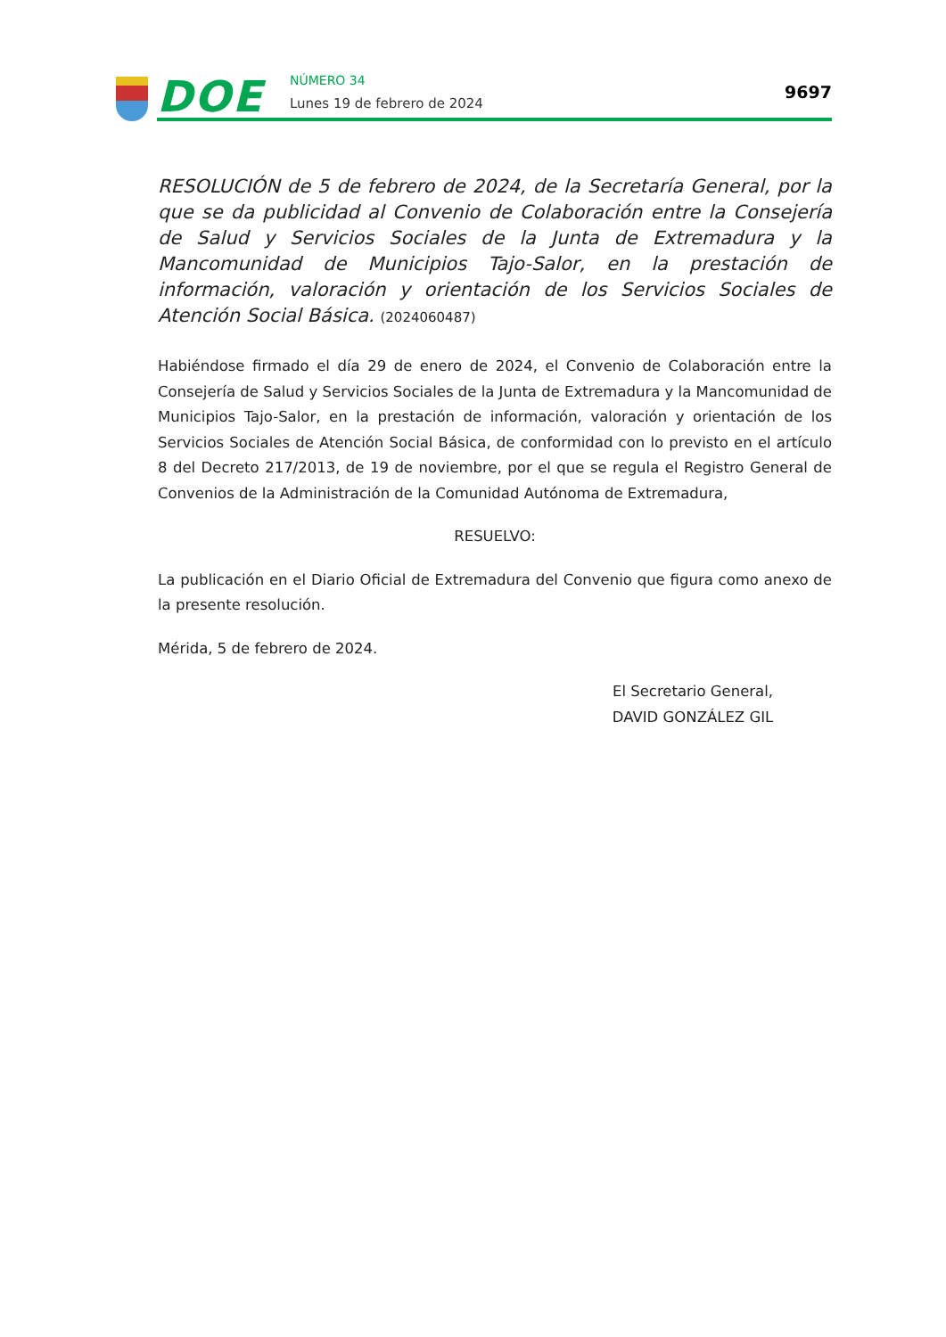DOE NÚMERO 34
Lunes 19 de febrero de 2024
9697
RESOLUCIÓN de 5 de febrero de 2024, de la Secretaría General, por la que se da publicidad al Convenio de Colaboración entre la Consejería de Salud y Servicios Sociales de la Junta de Extremadura y la Mancomunidad de Municipios Tajo-Salor, en la prestación de información, valoración y orientación de los Servicios Sociales de Atención Social Básica. (2024060487)
Habiéndose firmado el día 29 de enero de 2024, el Convenio de Colaboración entre la Consejería de Salud y Servicios Sociales de la Junta de Extremadura y la Mancomunidad de Municipios Tajo-Salor, en la prestación de información, valoración y orientación de los Servicios Sociales de Atención Social Básica, de conformidad con lo previsto en el artículo 8 del Decreto 217/2013, de 19 de noviembre, por el que se regula el Registro General de Convenios de la Administración de la Comunidad Autónoma de Extremadura,
RESUELVO:
La publicación en el Diario Oficial de Extremadura del Convenio que figura como anexo de la presente resolución.
Mérida, 5 de febrero de 2024.
El Secretario General,
DAVID GONZÁLEZ GIL